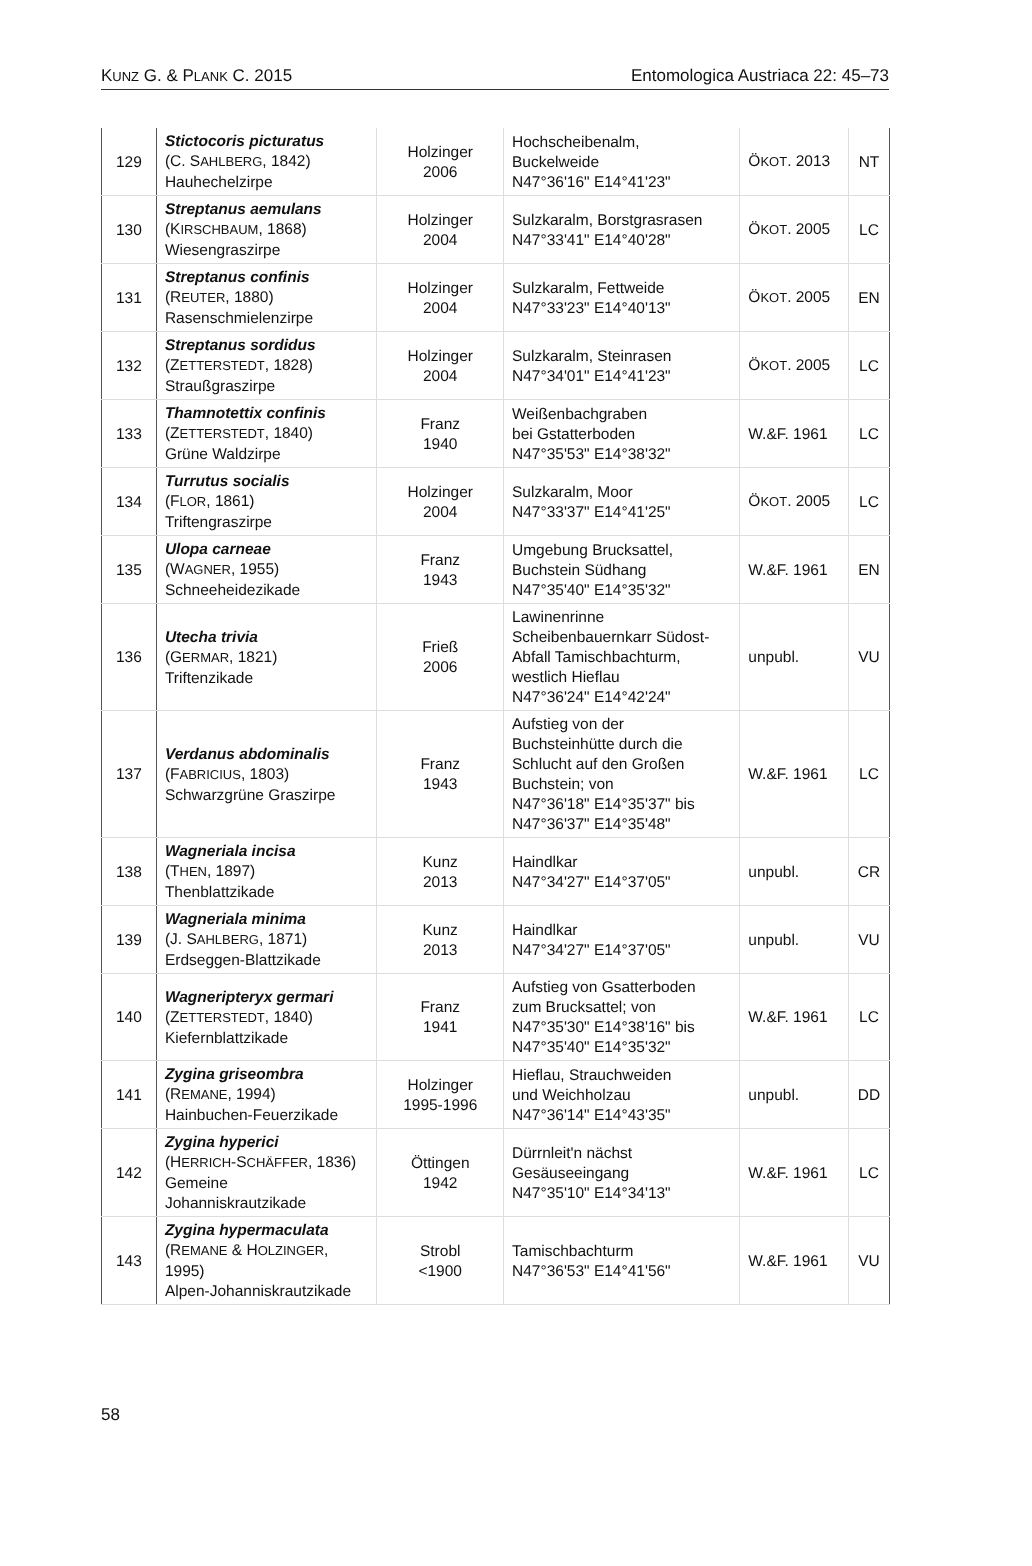KUNZ G. & PLANK C. 2015 Entomologica Austriaca 22: 45–73
| 129 | Stictocoris picturatus (C. S AHLBERG , 1842) Hauhechelzirpe | Holzinger 2006 | Hochscheibenalm, Buckelweide N47°36'16" E14°41'23" | Ö KOT . 2013 | NT |
| 130 | Streptanus aemulans (K IRSCHBAUM , 1868) Wiesengraszirpe | Holzinger 2004 | Sulzkaralm, Borstgrasrasen N47°33'41" E14°40'28" | Ö KOT . 2005 | LC |
| 131 | Streptanus confinis (R EUTER , 1880) Rasenschmielenzirpe | Holzinger 2004 | Sulzkaralm, Fettweide N47°33'23" E14°40'13" | Ö KOT . 2005 | EN |
| 132 | Streptanus sordidus (Z ETTERSTEDT , 1828) Straußgraszirpe | Holzinger 2004 | Sulzkaralm, Steinrasen N47°34'01" E14°41'23" | Ö KOT . 2005 | LC |
| 133 | Thamnotettix confinis (Z ETTERSTEDT , 1840) Grüne Waldzirpe | Franz 1940 | Weißenbachgraben bei Gstatterboden N47°35'53" E14°38'32" | W.&F. 1961 | LC |
| 134 | Turrutus socialis (F LOR , 1861) Triftengraszirpe | Holzinger 2004 | Sulzkaralm, Moor N47°33'37" E14°41'25" | Ö KOT . 2005 | LC |
| 135 | Ulopa carneae (W AGNER , 1955) Schneeheidezikade | Franz 1943 | Umgebung Brucksattel, Buchstein Südhang N47°35'40" E14°35'32" | W.&F. 1961 | EN |
| 136 | Utecha trivia (G ERMAR , 1821) Triftenzikade | Frieß 2006 | Lawinenrinne Scheibenbauernkarr Südost- Abfall Tamischbachturm, westlich Hieflau N47°36'24" E14°42'24" | unpubl. | VU |
| 137 | Verdanus abdominalis (F ABRICIUS , 1803) Schwarzgrüne Graszirpe | Franz 1943 | Aufstieg von der Buchsteinhütte durch die Schlucht auf den Großen Buchstein; von N47°36'18" E14°35'37" bis N47°36'37" E14°35'48" | W.&F. 1961 | LC |
| 138 | Wagneriala incisa (T HEN , 1897) Thenblattzikade | Kunz 2013 | Haindlkar N47°34'27" E14°37'05" | unpubl. | CR |
| 139 | Wagneriala minima (J. S AHLBERG , 1871) Erdseggen-Blattzikade | Kunz 2013 | Haindlkar N47°34'27" E14°37'05" | unpubl. | VU |
| 140 | Wagneripteryx germari (Z ETTERSTEDT , 1840) Kiefernblattzikade | Franz 1941 | Aufstieg von Gsatterboden zum Brucksattel; von N47°35'30" E14°38'16" bis N47°35'40" E14°35'32" | W.&F. 1961 | LC |
| 141 | Zygina griseombra (R EMANE , 1994) Hainbuchen-Feuerzikade | Holzinger 1995-1996 | Hieflau, Strauchweiden und Weichholzau N47°36'14" E14°43'35" | unpubl. | DD |
| 142 | Zygina hyperici (H ERRICH -S CHÄFFER , 1836) Gemeine Johanniskrautzikade | Öttingen 1942 | Dürrnleit'n nächst Gesäuseeingang N47°35'10" E14°34'13" | W.&F. 1961 | LC |
| 143 | Zygina hypermaculata (R EMANE & H OLZINGER , 1995) Alpen-Johanniskrautzikade | Strobl <1900 | Tamischbachturm N47°36'53" E14°41'56" | W.&F. 1961 | VU |
58